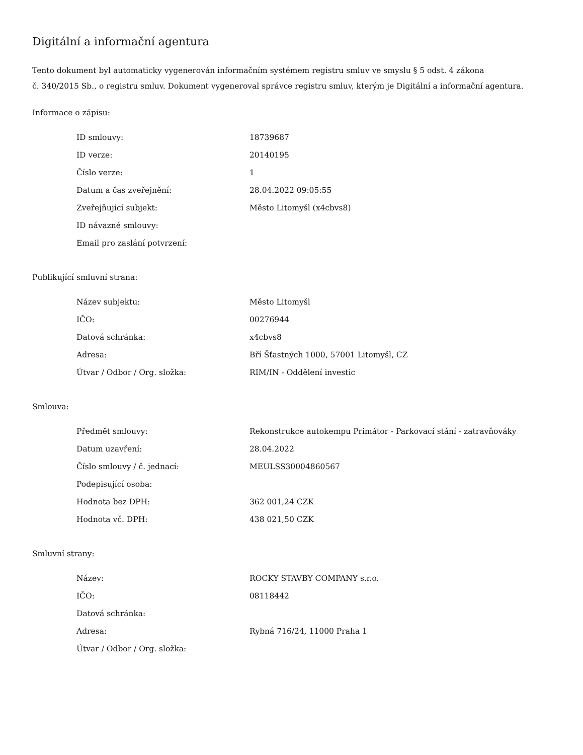Digitální a informační agentura
Tento dokument byl automaticky vygenerován informačním systémem registru smluv ve smyslu § 5 odst. 4 zákona
č. 340/2015 Sb., o registru smluv. Dokument vygeneroval správce registru smluv, kterým je Digitální a informační agentura.
Informace o zápisu:
| ID smlouvy: | 18739687 |
| ID verze: | 20140195 |
| Číslo verze: | 1 |
| Datum a čas zveřejnění: | 28.04.2022 09:05:55 |
| Zveřejňující subjekt: | Město Litomyšl (x4cbvs8) |
| ID návazné smlouvy: | |
| Email pro zaslání potvrzení: | |
Publikující smluvní strana:
| Název subjektu: | Město Litomyšl |
| IČO: | 00276944 |
| Datová schránka: | x4cbvs8 |
| Adresa: | Bří Šťastných 1000, 57001 Litomyšl, CZ |
| Útvar / Odbor / Org. složka: | RIM/IN - Oddělení investic |
Smlouva:
| Předmět smlouvy: | Rekonstrukce autokempu Primátor - Parkovací stání - zatravňováky |
| Datum uzavření: | 28.04.2022 |
| Číslo smlouvy / č. jednací: | MEULSS30004860567 |
| Podepisující osoba: | |
| Hodnota bez DPH: | 362 001,24 CZK |
| Hodnota vč. DPH: | 438 021,50 CZK |
Smluvní strany:
| Název: | ROCKY STAVBY COMPANY s.r.o. |
| IČO: | 08118442 |
| Datová schránka: | |
| Adresa: | Rybná 716/24, 11000 Praha 1 |
| Útvar / Odbor / Org. složka: | |